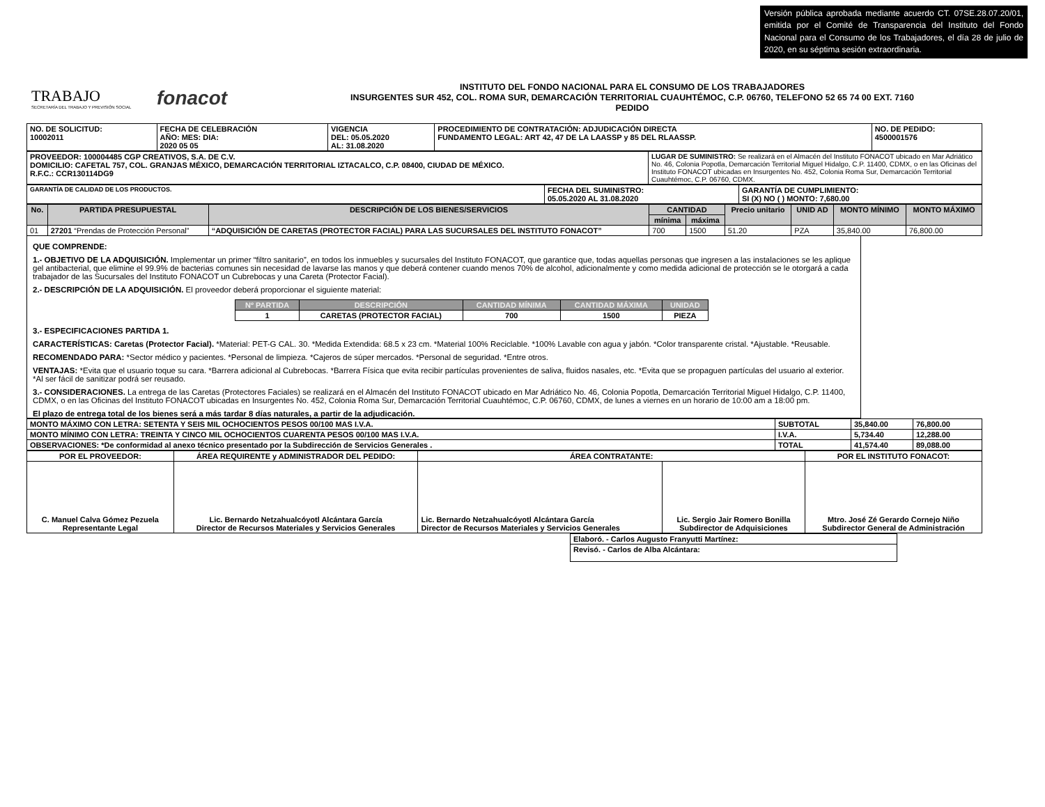Versión pública aprobada mediante acuerdo CT. 07SE.28.07.20/01, emitida por el Comité de Transparencia del Instituto del Fondo Nacional para el Consumo de los Trabajadores, el día 28 de julio de 2020, en su séptima sesión extraordinaria.
TRABAJO
SECRETARÍA DEL TRABAJO Y PREVISIÓN SOCIAL
fonacot
INSTITUTO DEL FONDO NACIONAL PARA EL CONSUMO DE LOS TRABAJADORES
INSURGENTES SUR 452, COL. ROMA SUR, DEMARCACIÓN TERRITORIAL CUAUHTÉMOC, C.P. 06760, TELEFONO 52 65 74 00 EXT. 7160
PEDIDO
| NO. DE SOLICITUD: 10002011 | FECHA DE CELEBRACIÓN AÑO: MES: DIA: 2020 05 05 | VIGENCIA DEL: 05.05.2020 AL: 31.08.2020 | PROCEDIMIENTO DE CONTRATACIÓN: ADJUDICACIÓN DIRECTA FUNDAMENTO LEGAL: ART 42, 47 DE LA LAASSP y 85 DEL RLAASSP. | NO. DE PEDIDO: 4500001576 |
| PROVEEDOR: 100004485 CGP CREATIVOS, S.A. DE C.V. DOMICILIO: CAFETAL 757, COL. GRANJAS MÉXICO, DEMARCACIÓN TERRITORIAL IZTACALCO, C.P. 08400, CIUDAD DE MÉXICO. R.F.C.: CCR130114DG9 | LUGAR DE SUMINISTRO: Se realizará en el Almacén del Instituto FONACOT ubicado en Mar Adriático No. 46, Colonia Popotla, Demarcación Territorial Miguel Hidalgo, C.P. 11400, CDMX, o en las Oficinas del Instituto FONACOT ubicadas en Insurgentes No. 452, Colonia Roma Sur, Demarcación Territorial Cuauhtémoc, C.P. 06760, CDMX. |
| GARANTÍA DE CALIDAD DE LOS PRODUCTOS. | FECHA DEL SUMINISTRO: 05.05.2020 AL 31.08.2020 | GARANTÍA DE CUMPLIMIENTO: SI (X) NO ( ) MONTO: 7,680.00 |
| No. | PARTIDA PRESUPUESTAL | DESCRIPCIÓN DE LOS BIENES/SERVICIOS | CANTIDAD | | Precio unitario | UNID AD | MONTO MÍNIMO | MONTO MÁXIMO |
| --- | --- | --- | --- | --- | --- | --- | --- | --- |
| | | | mínima | máxima | | | | |
| 01 | 27201 “Prendas de Protección Personal” | “ADQUISICIÓN DE CARETAS (PROTECTOR FACIAL) PARA LAS SUCURSALES DEL INSTITUTO FONACOT” | 700 | 1500 | 51.20 | PZA | 35,840.00 | 76,800.00 |
QUE COMPRENDE:
1.- OBJETIVO DE LA ADQUISICIÓN. Implementar un primer “filtro sanitario”, en todos los inmuebles y sucursales del Instituto FONACOT, que garantice que, todas aquellas personas que ingresen a las instalaciones se les aplique gel antibacterial, que elimine el 99.9% de bacterias comunes sin necesidad de lavarse las manos y que deberá contener cuando menos 70% de alcohol, adicionalmente y como medida adicional de protección se le otorgará a cada trabajador de las Sucursales del Instituto FONACOT un Cubrebocas y una Careta (Protector Facial).
2.- DESCRIPCIÓN DE LA ADQUISICIÓN. El proveedor deberá proporcionar el siguiente material:
| Nº PARTIDA | DESCRIPCIÓN | CANTIDAD MÍNIMA | CANTIDAD MÁXIMA | UNIDAD |
| --- | --- | --- | --- | --- |
| 1 | CARETAS (PROTECTOR FACIAL) | 700 | 1500 | PIEZA |
3.- ESPECIFICACIONES PARTIDA 1.
CARACTERÍSTICAS: Caretas (Protector Facial). *Material: PET-G CAL. 30. *Medida Extendida: 68.5 x 23 cm. *Material 100% Reciclable. *100% Lavable con agua y jabón. *Color transparente cristal. *Ajustable. *Reusable.
RECOMENDADO PARA: *Sector médico y pacientes. *Personal de limpieza. *Cajeros de súper mercados. *Personal de seguridad. *Entre otros.
VENTAJAS: *Evita que el usuario toque su cara. *Barrera adicional al Cubrebocas. *Barrera Física que evita recibir partículas provenientes de saliva, fluidos nasales, etc. *Evita que se propaguen partículas del usuario al exterior. *Al ser fácil de sanitizar podrá ser reusado.
3.- CONSIDERACIONES. La entrega de las Caretas (Protectores Faciales) se realizará en el Almacén del Instituto FONACOT ubicado en Mar Adriático No. 46, Colonia Popotla, Demarcación Territorial Miguel Hidalgo, C.P. 11400, CDMX, o en las Oficinas del Instituto FONACOT ubicadas en Insurgentes No. 452, Colonia Roma Sur, Demarcación Territorial Cuauhtémoc, C.P. 06760, CDMX, de lunes a viernes en un horario de 10:00 am a 18:00 pm.
El plazo de entrega total de los bienes será a más tardar 8 días naturales, a partir de la adjudicación.
| MONTO MÁXIMO CON LETRA: SETENTA Y SEIS MIL OCHOCIENTOS PESOS 00/100 MAS I.V.A. | SUBTOTAL | 35,840.00 | 76,800.00 |
| MONTO MÍNIMO CON LETRA: TREINTA Y CINCO MIL OCHOCIENTOS CUARENTA PESOS 00/100 MAS I.V.A. | I.V.A. | 5,734.40 | 12,288.00 |
| OBSERVACIONES: *De conformidad al anexo técnico presentado por la Subdirección de Servicios Generales . | TOTAL | 41,574.40 | 89,088.00 |
| POR EL PROVEEDOR: | ÁREA REQUIRENTE y ADMINISTRADOR DEL PEDIDO: | ÁREA CONTRATANTE: | | POR EL INSTITUTO FONACOT: |
| C. Manuel Calva Gómez Pezuela Representante Legal | Lic. Bernardo Netzahualcóyotl Alcántara García Director de Recursos Materiales y Servicios Generales | Lic. Bernardo Netzahualcóyotl Alcántara García Director de Recursos Materiales y Servicios Generales | Lic. Sergio Jair Romero Bonilla Subdirector de Adquisiciones | Mtro. José Zé Gerardo Cornejo Niño Subdirector General de Administración |
| Elaboró. - Carlos Augusto Franyutti Martínez: |
| Revisó. - Carlos de Alba Alcántara: |